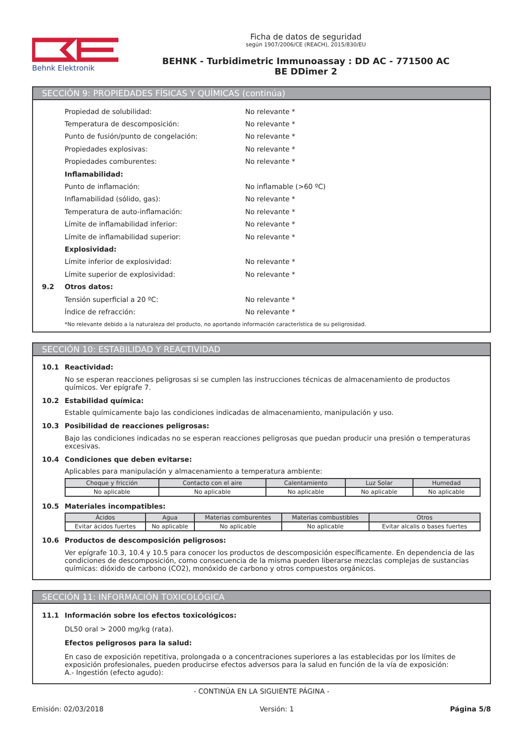Behnk Elektronik
Ficha de datos de seguridad
según 1907/2006/CE (REACH), 2015/830/EU
BEHNK - Turbidimetric Immunoassay : DD AC - 771500 AC
BE DDimer 2
SECCIÓN 9: PROPIEDADES FÍSICAS Y QUÍMICAS (continúa)
Propiedad de solubilidad: No relevante *
Temperatura de descomposición: No relevante *
Punto de fusión/punto de congelación: No relevante *
Propiedades explosivas: No relevante *
Propiedades comburentes: No relevante *
Inflamabilidad:
Punto de inflamación: No inflamable (>60 ºC)
Inflamabilidad (sólido, gas): No relevante *
Temperatura de auto-inflamación: No relevante *
Límite de inflamabilidad inferior: No relevante *
Límite de inflamabilidad superior: No relevante *
Explosividad:
Límite inferior de explosividad: No relevante *
Límite superior de explosividad: No relevante *
9.2 Otros datos:
Tensión superficial a 20 ºC: No relevante *
Índice de refracción: No relevante *
*No relevante debido a la naturaleza del producto, no aportando información característica de su peligrosidad.
SECCIÓN 10: ESTABILIDAD Y REACTIVIDAD
10.1 Reactividad:
No se esperan reacciones peligrosas si se cumplen las instrucciones técnicas de almacenamiento de productos químicos. Ver epígrafe 7.
10.2 Estabilidad química:
Estable químicamente bajo las condiciones indicadas de almacenamiento, manipulación y uso.
10.3 Posibilidad de reacciones peligrosas:
Bajo las condiciones indicadas no se esperan reacciones peligrosas que puedan producir una presión o temperaturas excesivas.
10.4 Condiciones que deben evitarse:
Aplicables para manipulación y almacenamiento a temperatura ambiente:
| Choque y fricción | Contacto con el aire | Calentamiento | Luz Solar | Humedad |
| --- | --- | --- | --- | --- |
| No aplicable | No aplicable | No aplicable | No aplicable | No aplicable |
10.5 Materiales incompatibles:
| Ácidos | Agua | Materias comburentes | Materias combustibles | Otros |
| --- | --- | --- | --- | --- |
| Evitar ácidos fuertes | No aplicable | No aplicable | No aplicable | Evitar alcalis o bases fuertes |
10.6 Productos de descomposición peligrosos:
Ver epígrafe 10.3, 10.4 y 10.5 para conocer los productos de descomposición específicamente. En dependencia de las condiciones de descomposición, como consecuencia de la misma pueden liberarse mezclas complejas de sustancias químicas: dióxido de carbono (CO2), monóxido de carbono y otros compuestos orgánicos.
SECCIÓN 11: INFORMACIÓN TOXICOLÓGICA
11.1 Información sobre los efectos toxicológicos:
DL50 oral > 2000 mg/kg (rata).
Efectos peligrosos para la salud:
En caso de exposición repetitiva, prolongada o a concentraciones superiores a las establecidas por los límites de exposición profesionales, pueden producirse efectos adversos para la salud en función de la vía de exposición:
A.- Ingestión (efecto agudo):
- CONTINÚA EN LA SIGUIENTE PÁGINA -
Emisión: 02/03/2018 Versión: 1 Página 5/8